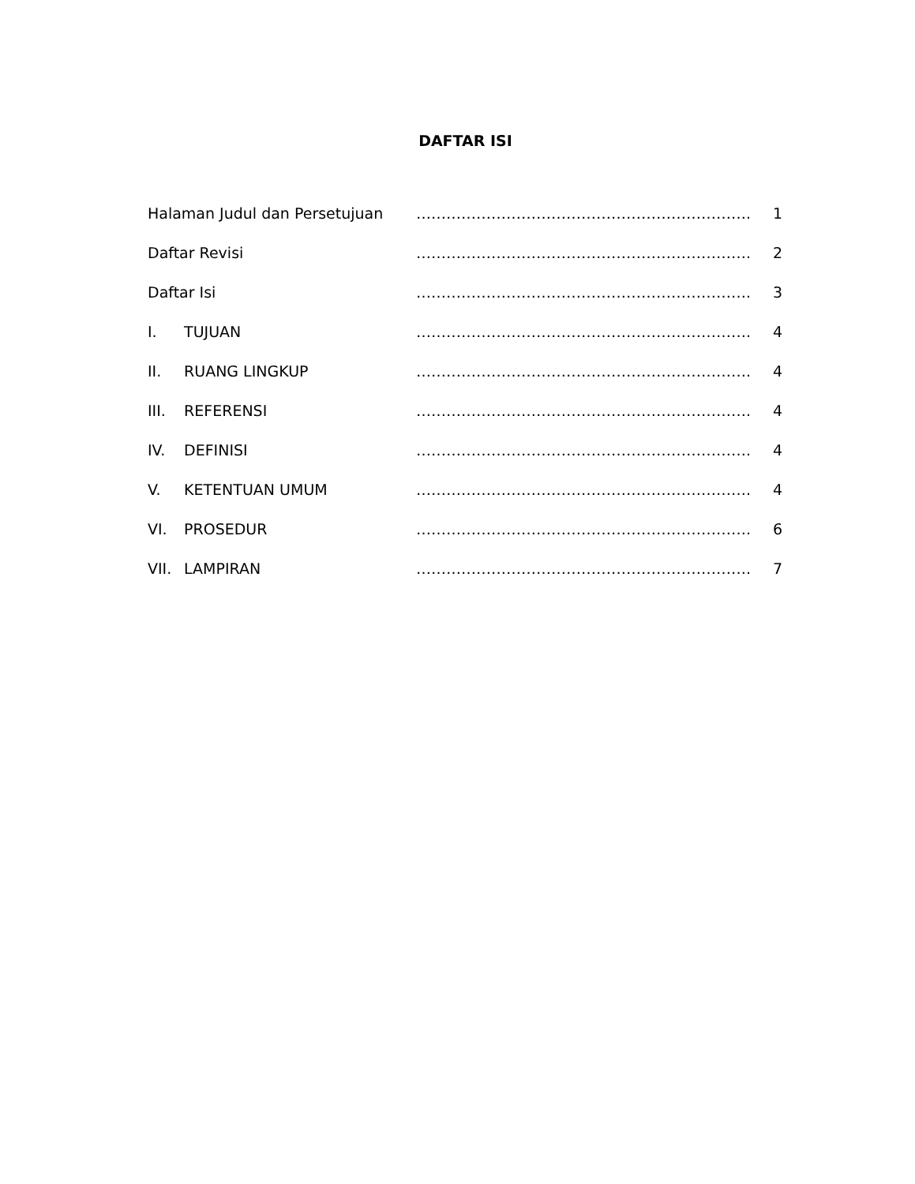DAFTAR ISI
| Halaman Judul dan Persetujuan | …………………………………………………………. | 1 |
| Daftar Revisi | …………………………………………………………. | 2 |
| Daftar Isi | …………………………………………………………. | 3 |
| I. TUJUAN | …………………………………………………………. | 4 |
| II. RUANG LINGKUP | …………………………………………………………. | 4 |
| III. REFERENSI | …………………………………………………………. | 4 |
| IV. DEFINISI | …………………………………………………………. | 4 |
| V. KETENTUAN UMUM | …………………………………………………………. | 4 |
| VI. PROSEDUR | …………………………………………………………. | 6 |
| VII. LAMPIRAN | …………………………………………………………. | 7 |